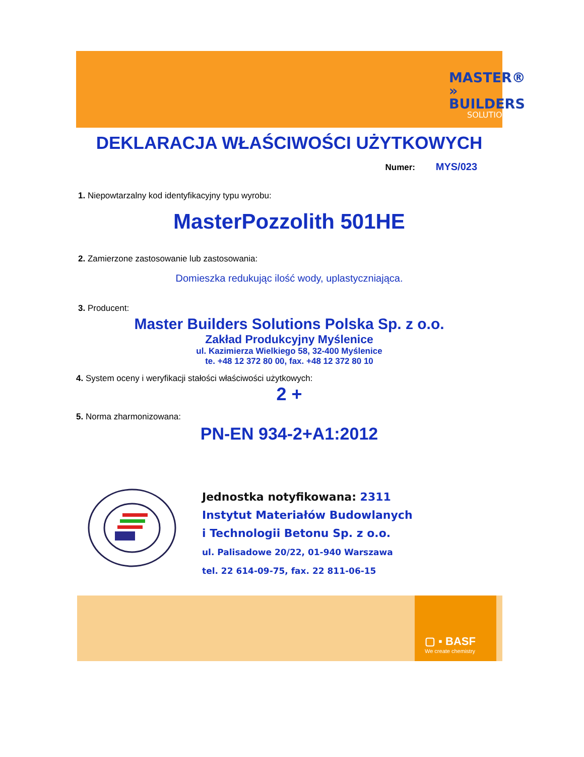MASTER®
» BUILDERS
SOLUTIONS
DEKLARACJA WŁAŚCIWOŚCI UŻYTKOWYCH
Numer: MYS/023
1. Niepowtarzalny kod identyfikacyjny typu wyrobu:
MasterPozzolith 501HE
2. Zamierzone zastosowanie lub zastosowania:
Domieszka redukując ilość wody, uplastyczniająca.
3. Producent:
Master Builders Solutions Polska Sp. z o.o.
Zakład Produkcyjny Myślenice
ul. Kazimierza Wielkiego 58, 32-400 Myślenice
te. +48 12 372 80 00, fax. +48 12 372 80 10
4. System oceny i weryfikacji stałości właściwości użytkowych:
2 +
5. Norma zharmonizowana:
PN-EN 934-2+A1:2012
Jednostka notyfikowana: 2311
Instytut Materiałów Budowlanych
i Technologii Betonu Sp. z o.o.
ul. Palisadowe 20/22, 01-940 Warszawa
tel. 22 614-09-75, fax. 22 811-06-15
▢ ▪ BASF
We create chemistry